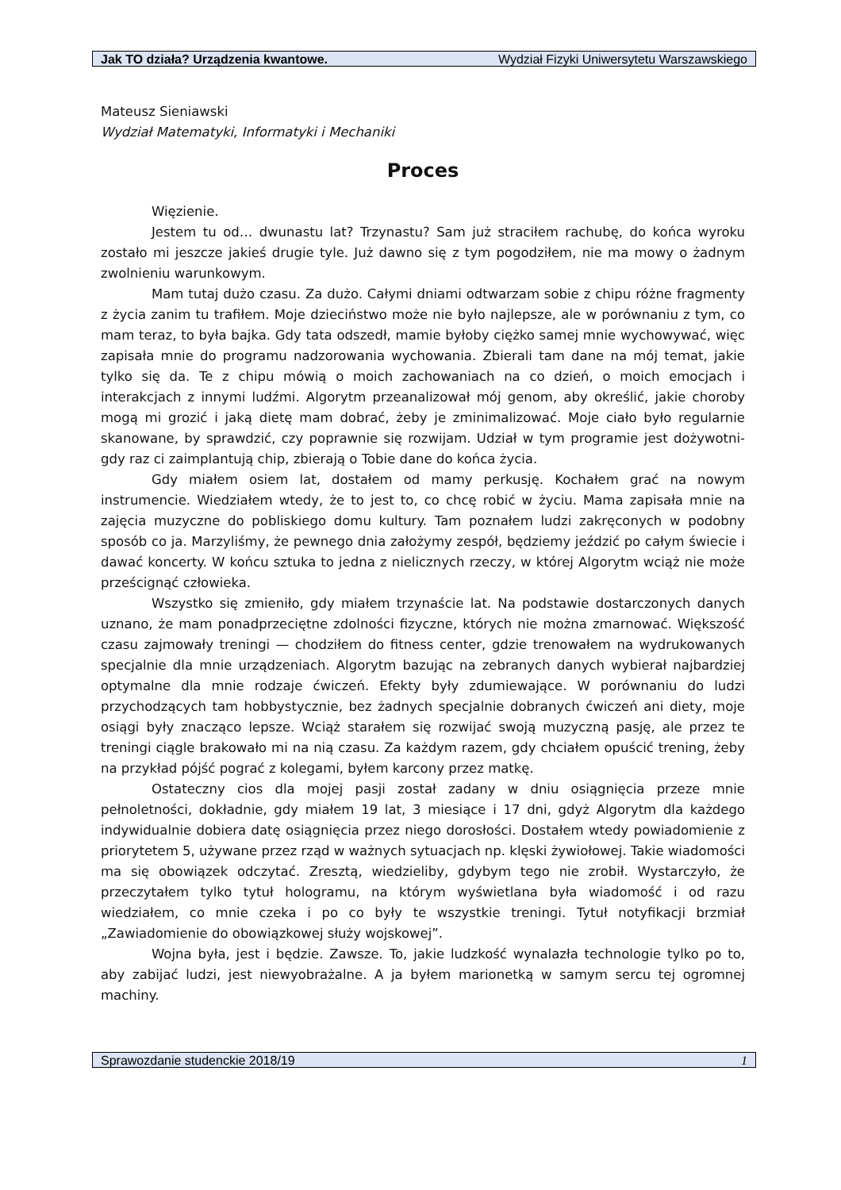Jak TO działa? Urządzenia kwantowe. Wydział Fizyki Uniwersytetu Warszawskiego
Mateusz Sieniawski
Wydział Matematyki, Informatyki i Mechaniki
Proces
Więzienie.
Jestem tu od… dwunastu lat? Trzynastu? Sam już straciłem rachubę, do końca wyroku zostało mi jeszcze jakieś drugie tyle. Już dawno się z tym pogodziłem, nie ma mowy o żadnym zwolnieniu warunkowym.
Mam tutaj dużo czasu. Za dużo. Całymi dniami odtwarzam sobie z chipu różne fragmenty z życia zanim tu trafiłem. Moje dzieciństwo może nie było najlepsze, ale w porównaniu z tym, co mam teraz, to była bajka. Gdy tata odszedł, mamie byłoby ciężko samej mnie wychowywać, więc zapisała mnie do programu nadzorowania wychowania. Zbierali tam dane na mój temat, jakie tylko się da. Te z chipu mówią o moich zachowaniach na co dzień, o moich emocjach i interakcjach z innymi ludźmi. Algorytm przeanalizował mój genom, aby określić, jakie choroby mogą mi grozić i jaką dietę mam dobrać, żeby je zminimalizować. Moje ciało było regularnie skanowane, by sprawdzić, czy poprawnie się rozwijam. Udział w tym programie jest dożywotni- gdy raz ci zaimplantują chip, zbierają o Tobie dane do końca życia.
Gdy miałem osiem lat, dostałem od mamy perkusję. Kochałem grać na nowym instrumencie. Wiedziałem wtedy, że to jest to, co chcę robić w życiu. Mama zapisała mnie na zajęcia muzyczne do pobliskiego domu kultury. Tam poznałem ludzi zakręconych w podobny sposób co ja. Marzyliśmy, że pewnego dnia założymy zespół, będziemy jeździć po całym świecie i dawać koncerty. W końcu sztuka to jedna z nielicznych rzeczy, w której Algorytm wciąż nie może prześcignąć człowieka.
Wszystko się zmieniło, gdy miałem trzynaście lat. Na podstawie dostarczonych danych uznano, że mam ponadprzeciętne zdolności fizyczne, których nie można zmarnować. Większość czasu zajmowały treningi — chodziłem do fitness center, gdzie trenowałem na wydrukowanych specjalnie dla mnie urządzeniach. Algorytm bazując na zebranych danych wybierał najbardziej optymalne dla mnie rodzaje ćwiczeń. Efekty były zdumiewające. W porównaniu do ludzi przychodzących tam hobbystycznie, bez żadnych specjalnie dobranych ćwiczeń ani diety, moje osiągi były znacząco lepsze. Wciąż starałem się rozwijać swoją muzyczną pasję, ale przez te treningi ciągle brakowało mi na nią czasu. Za każdym razem, gdy chciałem opuścić trening, żeby na przykład pójść pograć z kolegami, byłem karcony przez matkę.
Ostateczny cios dla mojej pasji został zadany w dniu osiągnięcia przeze mnie pełnoletności, dokładnie, gdy miałem 19 lat, 3 miesiące i 17 dni, gdyż Algorytm dla każdego indywidualnie dobiera datę osiągnięcia przez niego dorosłości. Dostałem wtedy powiadomienie z priorytetem 5, używane przez rząd w ważnych sytuacjach np. klęski żywiołowej. Takie wiadomości ma się obowiązek odczytać. Zresztą, wiedzieliby, gdybym tego nie zrobił. Wystarczyło, że przeczytałem tylko tytuł hologramu, na którym wyświetlana była wiadomość i od razu wiedziałem, co mnie czeka i po co były te wszystkie treningi. Tytuł notyfikacji brzmiał „Zawiadomienie do obowiązkowej służy wojskowej”.
Wojna była, jest i będzie. Zawsze. To, jakie ludzkość wynalazła technologie tylko po to, aby zabijać ludzi, jest niewyobrażalne. A ja byłem marionetką w samym sercu tej ogromnej machiny.
Sprawozdanie studenckie 2018/19 1